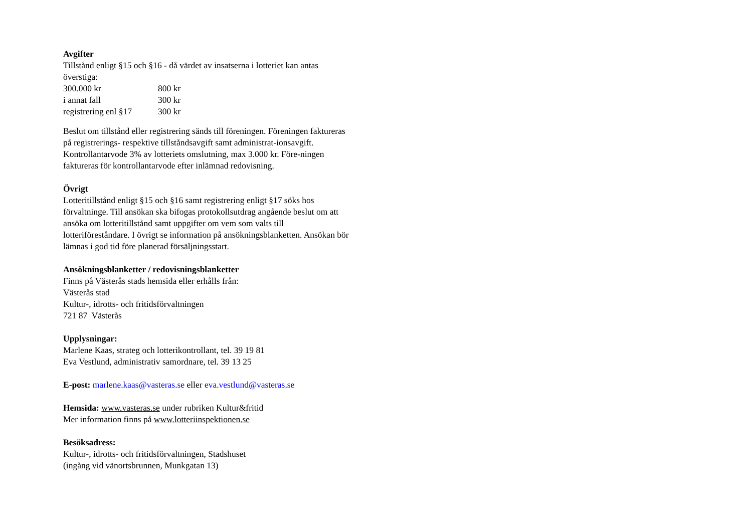Avgifter
Tillstånd enligt §15 och §16 - då värdet av insatserna i lotteriet kan antas överstiga:
| 300.000 kr | 800 kr |
| i annat fall | 300 kr |
| registrering enl §17 | 300 kr |
Beslut om tillstånd eller registrering sänds till föreningen. Föreningen faktureras på registrerings- respektive tillståndsavgift samt administrat-ionsavgift.
Kontrollantarvode 3% av lotteriets omslutning, max 3.000 kr. Före-ningen faktureras för kontrollantarvode efter inlämnad redovisning.
Övrigt
Lotteritillstånd enligt §15 och §16 samt registrering enligt §17 söks hos förvaltninge. Till ansökan ska bifogas protokollsutdrag angående beslut om att ansöka om lotteritillstånd samt uppgifter om vem som valts till lotteriföreståndare. I övrigt se information på ansökningsblanketten. Ansökan bör lämnas i god tid före planerad försäljningsstart.
Ansökningsblanketter / redovisningsblanketter
Finns på Västerås stads hemsida eller erhålls från:
Västerås stad
Kultur-, idrotts- och fritidsförvaltningen
721 87 Västerås
Upplysningar:
Marlene Kaas, strateg och lotterikontrollant, tel. 39 19 81
Eva Vestlund, administrativ samordnare, tel. 39 13 25
E-post: marlene.kaas@vasteras.se eller eva.vestlund@vasteras.se
Hemsida: www.vasteras.se under rubriken Kultur&fritid
Mer information finns på www.lotteriinspektionen.se
Besöksadress:
Kultur-, idrotts- och fritidsförvaltningen, Stadshuset
(ingång vid vänortsbrunnen, Munkgatan 13)